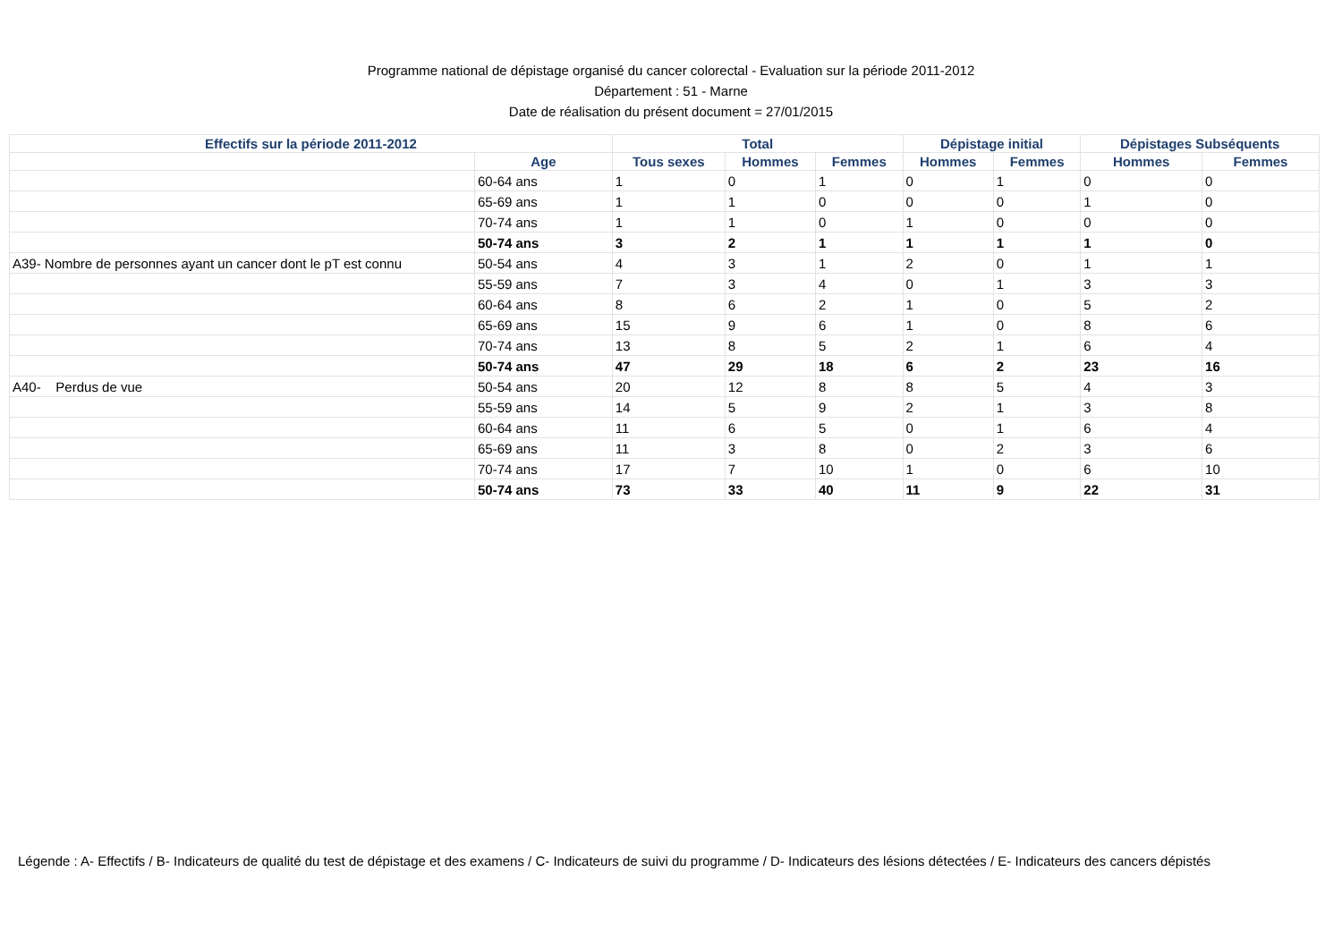Programme national de dépistage organisé du cancer colorectal - Evaluation sur la période 2011-2012
Département : 51 - Marne
Date de réalisation du présent document = 27/01/2015
| Effectifs sur la période 2011-2012 | | Total | | | Dépistage initial | | Dépistages Subséquents | |
| --- | --- | --- | --- | --- | --- | --- | --- | --- |
| | Age | Tous sexes | Hommes | Femmes | Hommes | Femmes | Hommes | Femmes |
| | 60-64 ans | 1 | 0 | 1 | 0 | 1 | 0 | 0 |
| | 65-69 ans | 1 | 1 | 0 | 0 | 0 | 1 | 0 |
| | 70-74 ans | 1 | 1 | 0 | 1 | 0 | 0 | 0 |
| | 50-74 ans | 3 | 2 | 1 | 1 | 1 | 1 | 0 |
| A39- Nombre de personnes ayant un cancer dont le pT est connu | 50-54 ans | 4 | 3 | 1 | 2 | 0 | 1 | 1 |
| | 55-59 ans | 7 | 3 | 4 | 0 | 1 | 3 | 3 |
| | 60-64 ans | 8 | 6 | 2 | 1 | 0 | 5 | 2 |
| | 65-69 ans | 15 | 9 | 6 | 1 | 0 | 8 | 6 |
| | 70-74 ans | 13 | 8 | 5 | 2 | 1 | 6 | 4 |
| | 50-74 ans | 47 | 29 | 18 | 6 | 2 | 23 | 16 |
| A40- Perdus de vue | 50-54 ans | 20 | 12 | 8 | 8 | 5 | 4 | 3 |
| | 55-59 ans | 14 | 5 | 9 | 2 | 1 | 3 | 8 |
| | 60-64 ans | 11 | 6 | 5 | 0 | 1 | 6 | 4 |
| | 65-69 ans | 11 | 3 | 8 | 0 | 2 | 3 | 6 |
| | 70-74 ans | 17 | 7 | 10 | 1 | 0 | 6 | 10 |
| | 50-74 ans | 73 | 33 | 40 | 11 | 9 | 22 | 31 |
Légende : A- Effectifs / B- Indicateurs de qualité du test de dépistage et des examens / C- Indicateurs de suivi du programme / D- Indicateurs des lésions détectées / E- Indicateurs des cancers dépistés